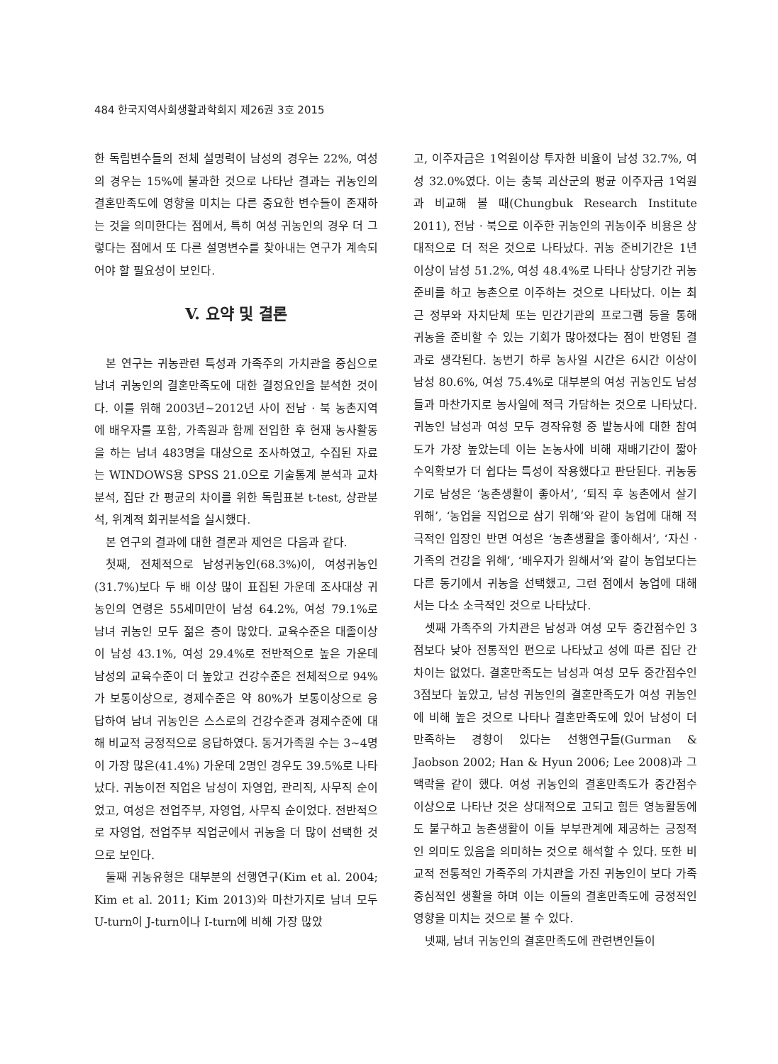484 한국지역사회생활과학회지 제26권 3호 2015
한 독립변수들의 전체 설명력이 남성의 경우는 22%, 여성의 경우는 15%에 불과한 것으로 나타난 결과는 귀농인의 결혼만족도에 영향을 미치는 다른 중요한 변수들이 존재하는 것을 의미한다는 점에서, 특히 여성 귀농인의 경우 더 그렇다는 점에서 또 다른 설명변수를 찾아내는 연구가 계속되어야 할 필요성이 보인다.
V. 요약 및 결론
본 연구는 귀농관련 특성과 가족주의 가치관을 중심으로 남녀 귀농인의 결혼만족도에 대한 결정요인을 분석한 것이다. 이를 위해 2003년~2012년 사이 전남 · 북 농촌지역에 배우자를 포함, 가족원과 함께 전입한 후 현재 농사활동을 하는 남녀 483명을 대상으로 조사하였고, 수집된 자료는 WINDOWS용 SPSS 21.0으로 기술통계 분석과 교차분석, 집단 간 평균의 차이를 위한 독립표본 t-test, 상관분석, 위계적 회귀분석을 실시했다.
본 연구의 결과에 대한 결론과 제언은 다음과 같다.
첫째, 전체적으로 남성귀농인(68.3%)이, 여성귀농인(31.7%)보다 두 배 이상 많이 표집된 가운데 조사대상 귀농인의 연령은 55세미만이 남성 64.2%, 여성 79.1%로 남녀 귀농인 모두 젊은 층이 많았다. 교육수준은 대졸이상이 남성 43.1%, 여성 29.4%로 전반적으로 높은 가운데 남성의 교육수준이 더 높았고 건강수준은 전체적으로 94%가 보통이상으로, 경제수준은 약 80%가 보통이상으로 응답하여 남녀 귀농인은 스스로의 건강수준과 경제수준에 대해 비교적 긍정적으로 응답하였다. 동거가족원 수는 3~4명이 가장 많은(41.4%) 가운데 2명인 경우도 39.5%로 나타났다. 귀농이전 직업은 남성이 자영업, 관리직, 사무직 순이었고, 여성은 전업주부, 자영업, 사무직 순이었다. 전반적으로 자영업, 전업주부 직업군에서 귀농을 더 많이 선택한 것으로 보인다.
둘째 귀농유형은 대부분의 선행연구(Kim et al. 2004; Kim et al. 2011; Kim 2013)와 마찬가지로 남녀 모두 U-turn이 J-turn이나 I-turn에 비해 가장 많았
고, 이주자금은 1억원이상 투자한 비율이 남성 32.7%, 여성 32.0%였다. 이는 충북 괴산군의 평균 이주자금 1억원과 비교해 볼 때(Chungbuk Research Institute 2011), 전남 · 북으로 이주한 귀농인의 귀농이주 비용은 상대적으로 더 적은 것으로 나타났다. 귀농 준비기간은 1년 이상이 남성 51.2%, 여성 48.4%로 나타나 상당기간 귀농준비를 하고 농촌으로 이주하는 것으로 나타났다. 이는 최근 정부와 자치단체 또는 민간기관의 프로그램 등을 통해 귀농을 준비할 수 있는 기회가 많아졌다는 점이 반영된 결과로 생각된다. 농번기 하루 농사일 시간은 6시간 이상이 남성 80.6%, 여성 75.4%로 대부분의 여성 귀농인도 남성들과 마찬가지로 농사일에 적극 가담하는 것으로 나타났다. 귀농인 남성과 여성 모두 경작유형 중 밭농사에 대한 참여도가 가장 높았는데 이는 논농사에 비해 재배기간이 짧아 수익확보가 더 쉽다는 특성이 작용했다고 판단된다. 귀농동기로 남성은 ‘농촌생활이 좋아서’, ‘퇴직 후 농촌에서 살기 위해’, ‘농업을 직업으로 삼기 위해’와 같이 농업에 대해 적극적인 입장인 반면 여성은 ‘농촌생활을 좋아해서’, ‘자신 · 가족의 건강을 위해’, ‘배우자가 원해서’와 같이 농업보다는 다른 동기에서 귀농을 선택했고, 그런 점에서 농업에 대해서는 다소 소극적인 것으로 나타났다.
셋째 가족주의 가치관은 남성과 여성 모두 중간점수인 3점보다 낮아 전통적인 편으로 나타났고 성에 따른 집단 간 차이는 없었다. 결혼만족도는 남성과 여성 모두 중간점수인 3점보다 높았고, 남성 귀농인의 결혼만족도가 여성 귀농인에 비해 높은 것으로 나타나 결혼만족도에 있어 남성이 더 만족하는 경향이 있다는 선행연구들(Gurman & Jaobson 2002; Han & Hyun 2006; Lee 2008)과 그 맥락을 같이 했다. 여성 귀농인의 결혼만족도가 중간점수 이상으로 나타난 것은 상대적으로 고되고 힘든 영농활동에도 불구하고 농촌생활이 이들 부부관계에 제공하는 긍정적인 의미도 있음을 의미하는 것으로 해석할 수 있다. 또한 비교적 전통적인 가족주의 가치관을 가진 귀농인이 보다 가족중심적인 생활을 하며 이는 이들의 결혼만족도에 긍정적인 영향을 미치는 것으로 볼 수 있다.
넷째, 남녀 귀농인의 결혼만족도에 관련변인들이